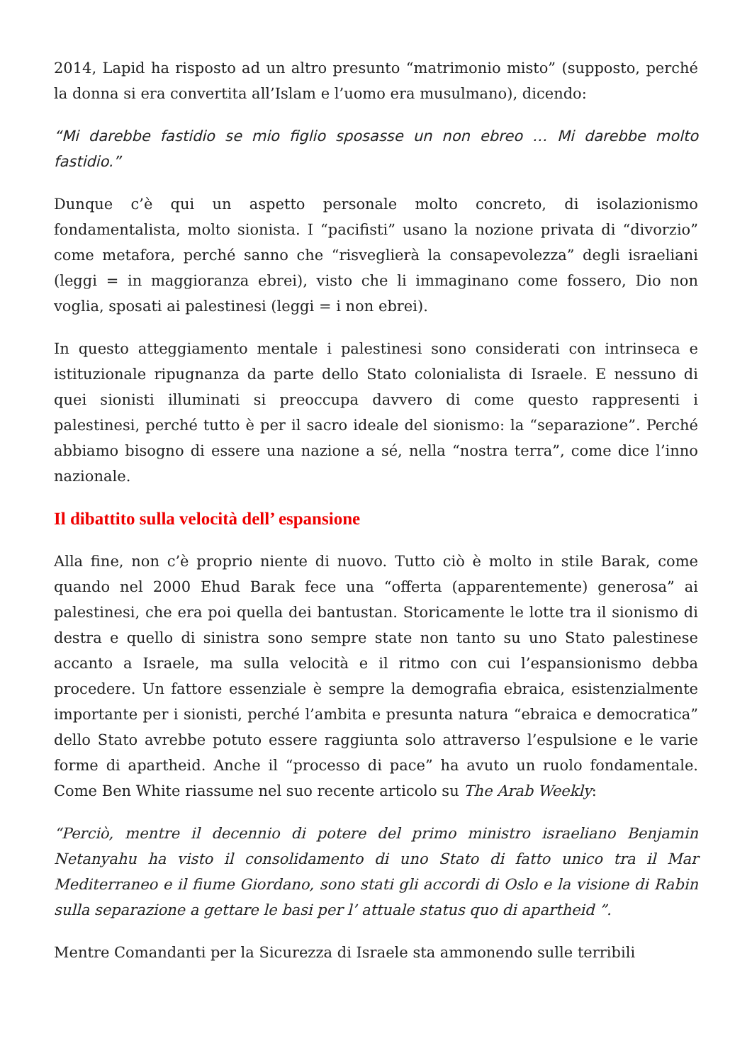2014, Lapid ha risposto ad un altro presunto “matrimonio misto” (supposto, perché la donna si era convertita all’Islam e l’uomo era musulmano), dicendo:
“Mi darebbe fastidio se mio figlio sposasse un non ebreo … Mi darebbe molto fastidio.”
Dunque c’è qui un aspetto personale molto concreto, di isolazionismo fondamentalista, molto sionista. I “pacifisti” usano la nozione privata di “divorzio” come metafora, perché sanno che “risveglierà la consapevolezza” degli israeliani (leggi = in maggioranza ebrei), visto che li immaginano come fossero, Dio non voglia, sposati ai palestinesi (leggi = i non ebrei).
In questo atteggiamento mentale i palestinesi sono considerati con intrinseca e istituzionale ripugnanza da parte dello Stato colonialista di Israele. E nessuno di quei sionisti illuminati si preoccupa davvero di come questo rappresenti i palestinesi, perché tutto è per il sacro ideale del sionismo: la “separazione”. Perché abbiamo bisogno di essere una nazione a sé, nella “nostra terra”, come dice l’inno nazionale.
Il dibattito sulla velocità dell’ espansione
Alla fine, non c’è proprio niente di nuovo. Tutto ciò è molto in stile Barak, come quando nel 2000 Ehud Barak fece una “offerta (apparentemente) generosa” ai palestinesi, che era poi quella dei bantustan. Storicamente le lotte tra il sionismo di destra e quello di sinistra sono sempre state non tanto su uno Stato palestinese accanto a Israele, ma sulla velocità e il ritmo con cui l’espansionismo debba procedere. Un fattore essenziale è sempre la demografia ebraica, esistenzialmente importante per i sionisti, perché l’ambita e presunta natura “ebraica e democratica” dello Stato avrebbe potuto essere raggiunta solo attraverso l’espulsione e le varie forme di apartheid. Anche il “processo di pace” ha avuto un ruolo fondamentale. Come Ben White riassume nel suo recente articolo su The Arab Weekly:
“Perciò, mentre il decennio di potere del primo ministro israeliano Benjamin Netanyahu ha visto il consolidamento di uno Stato di fatto unico tra il Mar Mediterraneo e il fiume Giordano, sono stati gli accordi di Oslo e la visione di Rabin sulla separazione a gettare le basi per l’ attuale status quo di apartheid ”.
Mentre Comandanti per la Sicurezza di Israele sta ammonendo sulle terribili